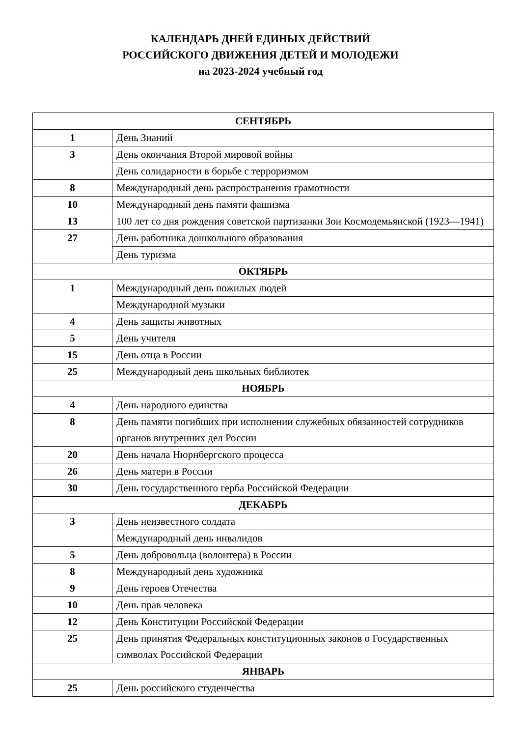КАЛЕНДАРЬ ДНЕЙ ЕДИНЫХ ДЕЙСТВИЙ
РОССИЙСКОГО ДВИЖЕНИЯ ДЕТЕЙ И МОЛОДЕЖИ
на 2023-2024 учебный год
| СЕНТЯБРЬ | |
| --- | --- |
| 1 | День Знаний |
| 3 | День окончания Второй мировой войны |
| | День солидарности в борьбе с терроризмом |
| 8 | Международный день распространения грамотности |
| 10 | Международный день памяти фашизма |
| 13 | 100 лет со дня рождения советской партизанки Зои Космодемьянской (1923—1941) |
| 27 | День работника дошкольного образования |
| | День туризма |
| ОКТЯБРЬ | |
| 1 | Международный день пожилых людей |
| | Международной музыки |
| 4 | День защиты животных |
| 5 | День учителя |
| 15 | День отца в России |
| 25 | Международный день школьных библиотек |
| НОЯБРЬ | |
| 4 | День народного единства |
| 8 | День памяти погибших при исполнении служебных обязанностей сотрудников органов внутренних дел России |
| 20 | День начала Нюрнбергского процесса |
| 26 | День матери в России |
| 30 | День государственного герба Российской Федерации |
| ДЕКАБРЬ | |
| 3 | День неизвестного солдата |
| | Международный день инвалидов |
| 5 | День добровольца (волонтера) в России |
| 8 | Международный день художника |
| 9 | День героев Отечества |
| 10 | День прав человека |
| 12 | День Конституции Российской Федерации |
| 25 | День принятия Федеральных конституционных законов о Государственных символах Российской Федерации |
| ЯНВАРЬ | |
| 25 | День российского студенчества |